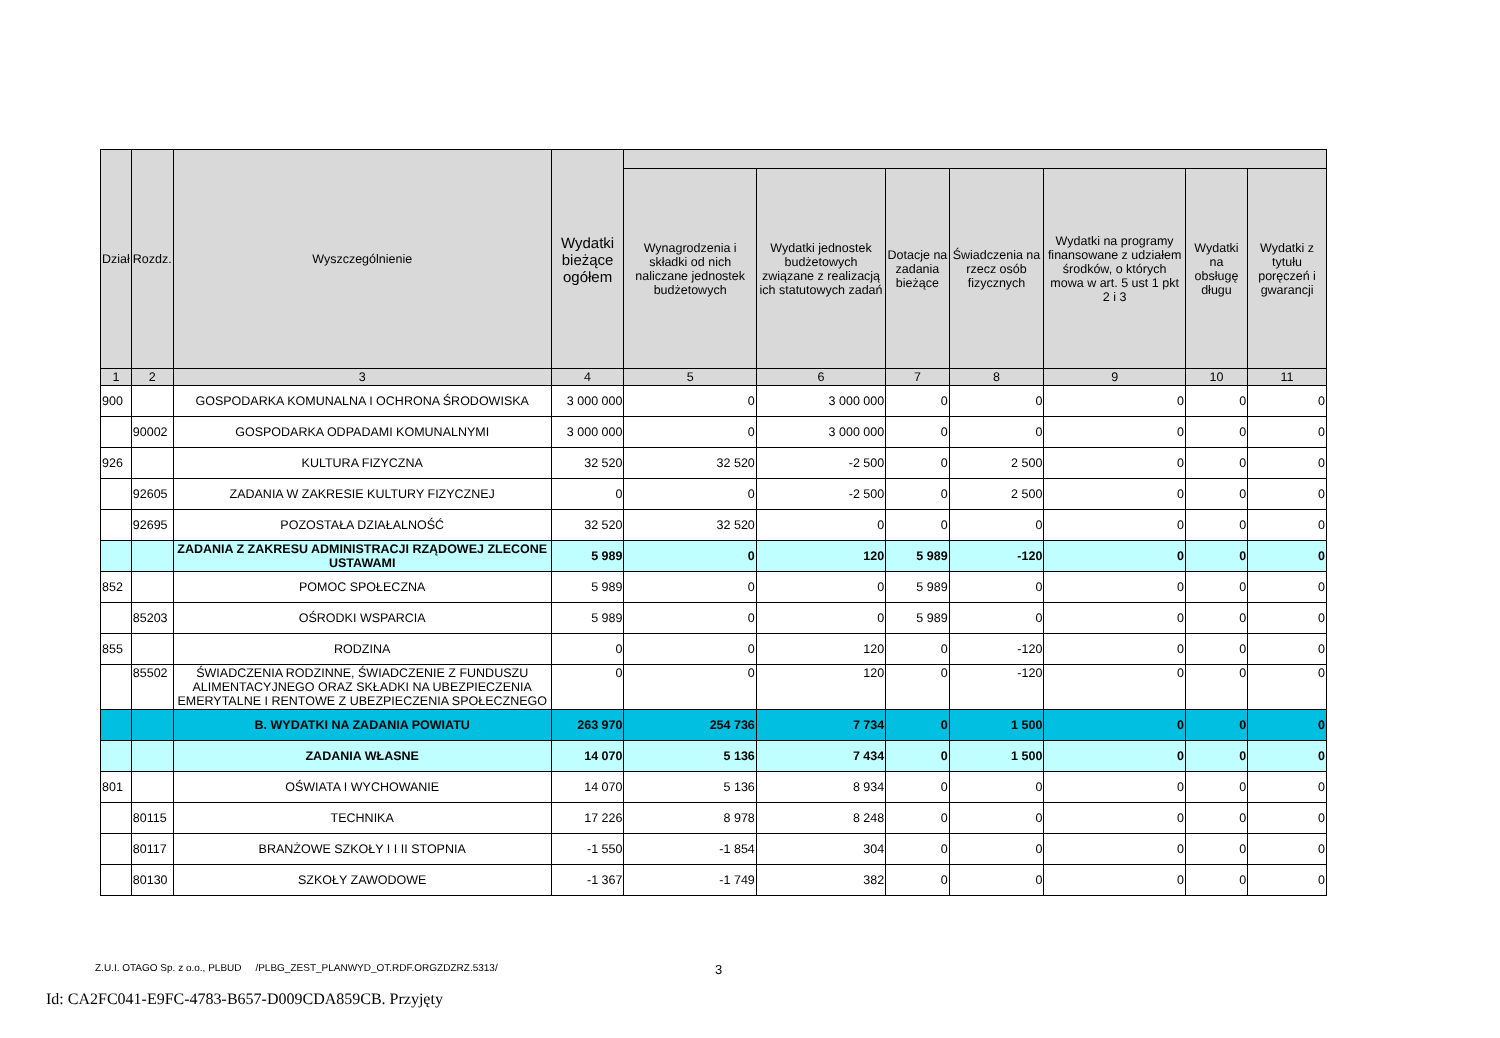| Dział | Rozdz. | Wyszczególnienie | Wydatki bieżące ogółem | | | | | | | |
| --- | --- | --- | --- | --- | --- | --- | --- | --- | --- | --- |
| | | | | Wynagrodzenia i składki od nich naliczane jednostek budżetowych | Wydatki jednostek budżetowych związane z realizacją ich statutowych zadań | Dotacje na zadania bieżące | Świadczenia na rzecz osób fizycznych | Wydatki na programy finansowane z udziałem środków, o których mowa w art. 5 ust 1 pkt 2 i 3 | Wydatki na obsługę długu | Wydatki z tytułu poręczeń i gwarancji |
| 1 | 2 | 3 | 4 | 5 | 6 | 7 | 8 | 9 | 10 | 11 |
| 900 | | GOSPODARKA KOMUNALNA I OCHRONA ŚRODOWISKA | 3 000 000 | 0 | 3 000 000 | 0 | 0 | 0 | 0 | 0 |
| | 90002 | GOSPODARKA ODPADAMI KOMUNALNYMI | 3 000 000 | 0 | 3 000 000 | 0 | 0 | 0 | 0 | 0 |
| 926 | | KULTURA FIZYCZNA | 32 520 | 32 520 | -2 500 | 0 | 2 500 | 0 | 0 | 0 |
| | 92605 | ZADANIA W ZAKRESIE KULTURY FIZYCZNEJ | 0 | 0 | -2 500 | 0 | 2 500 | 0 | 0 | 0 |
| | 92695 | POZOSTAŁA DZIAŁALNOŚĆ | 32 520 | 32 520 | 0 | 0 | 0 | 0 | 0 | 0 |
| | | ZADANIA Z ZAKRESU ADMINISTRACJI RZĄDOWEJ ZLECONE USTAWAMI | 5 989 | 0 | 120 | 5 989 | -120 | 0 | 0 | 0 |
| 852 | | POMOC SPOŁECZNA | 5 989 | 0 | 0 | 5 989 | 0 | 0 | 0 | 0 |
| | 85203 | OŚRODKI WSPARCIA | 5 989 | 0 | 0 | 5 989 | 0 | 0 | 0 | 0 |
| 855 | | RODZINA | 0 | 0 | 120 | 0 | -120 | 0 | 0 | 0 |
| | 85502 | ŚWIADCZENIA RODZINNE, ŚWIADCZENIE Z FUNDUSZU ALIMENTACYJNEGO ORAZ SKŁADKI NA UBEZPIECZENIA EMERYTALNE I RENTOWE Z UBEZPIECZENIA SPOŁECZNEGO | 0 | 0 | 120 | 0 | -120 | 0 | 0 | 0 |
| | | B. WYDATKI NA ZADANIA POWIATU | 263 970 | 254 736 | 7 734 | 0 | 1 500 | 0 | 0 | 0 |
| | | ZADANIA WŁASNE | 14 070 | 5 136 | 7 434 | 0 | 1 500 | 0 | 0 | 0 |
| 801 | | OŚWIATA I WYCHOWANIE | 14 070 | 5 136 | 8 934 | 0 | 0 | 0 | 0 | 0 |
| | 80115 | TECHNIKA | 17 226 | 8 978 | 8 248 | 0 | 0 | 0 | 0 | 0 |
| | 80117 | BRANŻOWE SZKOŁY I I II STOPNIA | -1 550 | -1 854 | 304 | 0 | 0 | 0 | 0 | 0 |
| | 80130 | SZKOŁY ZAWODOWE | -1 367 | -1 749 | 382 | 0 | 0 | 0 | 0 | 0 |
Z.U.I. OTAGO Sp. z o.o., PLBUD /PLBG_ZEST_PLANWYD_OT.RDF.ORGZDZRZ.5313/
3
Id: CA2FC041-E9FC-4783-B657-D009CDA859CB. Przyjęty